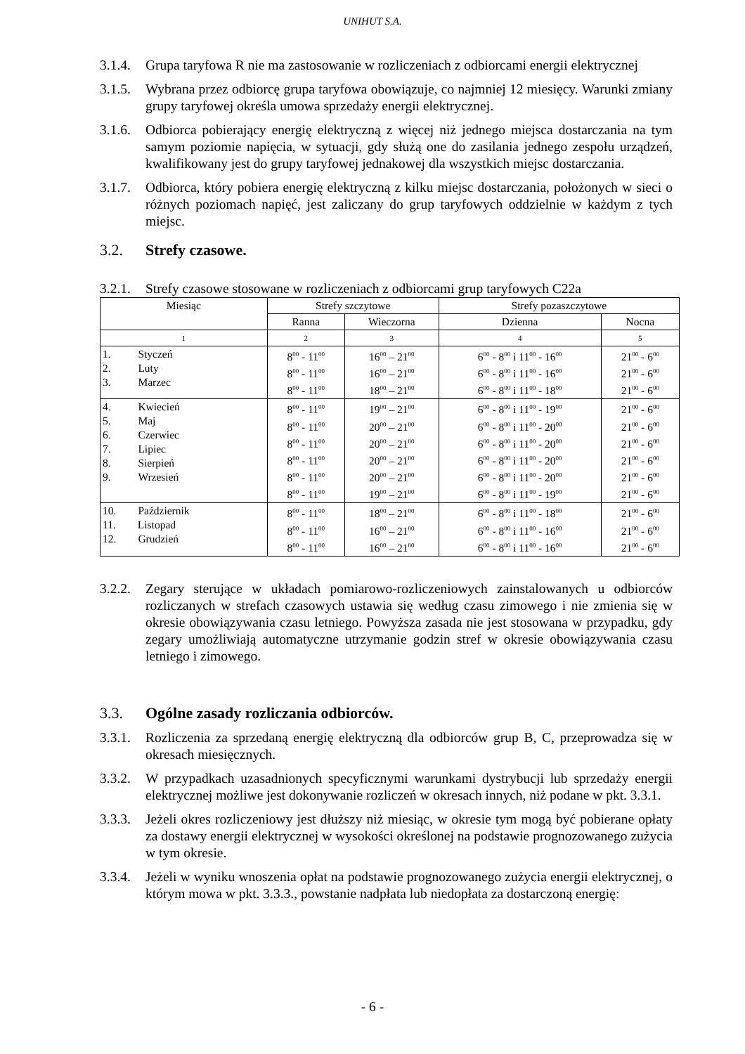UNIHUT S.A.
3.1.4.
Grupa taryfowa R nie ma zastosowanie w rozliczeniach z odbiorcami energii elektrycznej
3.1.5.
Wybrana przez odbiorcę grupa taryfowa obowiązuje, co najmniej 12 miesięcy. Warunki zmiany grupy taryfowej określa umowa sprzedaży energii elektrycznej.
3.1.6.
Odbiorca pobierający energię elektryczną z więcej niż jednego miejsca dostarczania na tym samym poziomie napięcia, w sytuacji, gdy służą one do zasilania jednego zespołu urządzeń, kwalifikowany jest do grupy taryfowej jednakowej dla wszystkich miejsc dostarczania.
3.1.7.
Odbiorca, który pobiera energię elektryczną z kilku miejsc dostarczania, położonych w sieci o różnych poziomach napięć, jest zaliczany do grup taryfowych oddzielnie w każdym z tych miejsc.
3.2. Strefy czasowe.
3.2.1.
Strefy czasowe stosowane w rozliczeniach z odbiorcami grup taryfowych C22a
| Miesiąc | Strefy szczytowe | | Strefy pozaszczytowe | |
| --- | --- | --- | --- | --- |
| | Ranna | Wieczorna | Dzienna | Nocna |
| 1 | 2 | 3 | 4 | 5 |
| 1. Styczeń 2. Luty 3. Marzec | 8<sup>00</sup> - 11<sup>00</sup> 8<sup>00</sup> - 11<sup>00</sup> 8<sup>00</sup> - 11<sup>00</sup> | 16<sup>00</sup> – 21<sup>00</sup> 16<sup>00</sup> – 21<sup>00</sup> 18<sup>00</sup> – 21<sup>00</sup> | 6<sup>00</sup> - 8<sup>00</sup> i 11<sup>00</sup> - 16<sup>00</sup> 6<sup>00</sup> - 8<sup>00</sup> i 11<sup>00</sup> - 16<sup>00</sup> 6<sup>00</sup> - 8<sup>00</sup> i 11<sup>00</sup> - 18<sup>00</sup> | 21<sup>00</sup> - 6<sup>00</sup> 21<sup>00</sup> - 6<sup>00</sup> 21<sup>00</sup> - 6<sup>00</sup> |
| 4. Kwiecień 5. Maj 6. Czerwiec 7. Lipiec 8. Sierpień 9. Wrzesień | 8<sup>00</sup> - 11<sup>00</sup> 8<sup>00</sup> - 11<sup>00</sup> 8<sup>00</sup> - 11<sup>00</sup> 8<sup>00</sup> - 11<sup>00</sup> 8<sup>00</sup> - 11<sup>00</sup> 8<sup>00</sup> - 11<sup>00</sup> | 19<sup>00</sup> – 21<sup>00</sup> 20<sup>00</sup> – 21<sup>00</sup> 20<sup>00</sup> – 21<sup>00</sup> 20<sup>00</sup> – 21<sup>00</sup> 20<sup>00</sup> – 21<sup>00</sup> 19<sup>00</sup> – 21<sup>00</sup> | 6<sup>00</sup> - 8<sup>00</sup> i 11<sup>00</sup> - 19<sup>00</sup> 6<sup>00</sup> - 8<sup>00</sup> i 11<sup>00</sup> - 20<sup>00</sup> 6<sup>00</sup> - 8<sup>00</sup> i 11<sup>00</sup> - 20<sup>00</sup> 6<sup>00</sup> - 8<sup>00</sup> i 11<sup>00</sup> - 20<sup>00</sup> 6<sup>00</sup> - 8<sup>00</sup> i 11<sup>00</sup> - 20<sup>00</sup> 6<sup>00</sup> - 8<sup>00</sup> i 11<sup>00</sup> - 19<sup>00</sup> | 21<sup>00</sup> - 6<sup>00</sup> 21<sup>00</sup> - 6<sup>00</sup> 21<sup>00</sup> - 6<sup>00</sup> 21<sup>00</sup> - 6<sup>00</sup> 21<sup>00</sup> - 6<sup>00</sup> 21<sup>00</sup> - 6<sup>00</sup> |
| 10. Październik 11. Listopad 12. Grudzień | 8<sup>00</sup> - 11<sup>00</sup> 8<sup>00</sup> - 11<sup>00</sup> 8<sup>00</sup> - 11<sup>00</sup> | 18<sup>00</sup> – 21<sup>00</sup> 16<sup>00</sup> – 21<sup>00</sup> 16<sup>00</sup> – 21<sup>00</sup> | 6<sup>00</sup> - 8<sup>00</sup> i 11<sup>00</sup> - 18<sup>00</sup> 6<sup>00</sup> - 8<sup>00</sup> i 11<sup>00</sup> - 16<sup>00</sup> 6<sup>00</sup> - 8<sup>00</sup> i 11<sup>00</sup> - 16<sup>00</sup> | 21<sup>00</sup> - 6<sup>00</sup> 21<sup>00</sup> - 6<sup>00</sup> 21<sup>00</sup> - 6<sup>00</sup> |
3.2.2.
Zegary sterujące w układach pomiarowo-rozliczeniowych zainstalowanych u odbiorców rozliczanych w strefach czasowych ustawia się według czasu zimowego i nie zmienia się w okresie obowiązywania czasu letniego. Powyższa zasada nie jest stosowana w przypadku, gdy zegary umożliwiają automatyczne utrzymanie godzin stref w okresie obowiązywania czasu letniego i zimowego.
3.3. Ogólne zasady rozliczania odbiorców.
3.3.1.
Rozliczenia za sprzedaną energię elektryczną dla odbiorców grup B, C, przeprowadza się w okresach miesięcznych.
3.3.2.
W przypadkach uzasadnionych specyficznymi warunkami dystrybucji lub sprzedaży energii elektrycznej możliwe jest dokonywanie rozliczeń w okresach innych, niż podane w pkt. 3.3.1.
3.3.3.
Jeżeli okres rozliczeniowy jest dłuższy niż miesiąc, w okresie tym mogą być pobierane opłaty za dostawy energii elektrycznej w wysokości określonej na podstawie prognozowanego zużycia w tym okresie.
3.3.4.
Jeżeli w wyniku wnoszenia opłat na podstawie prognozowanego zużycia energii elektrycznej, o którym mowa w pkt. 3.3.3., powstanie nadpłata lub niedopłata za dostarczoną energię:
- 6 -